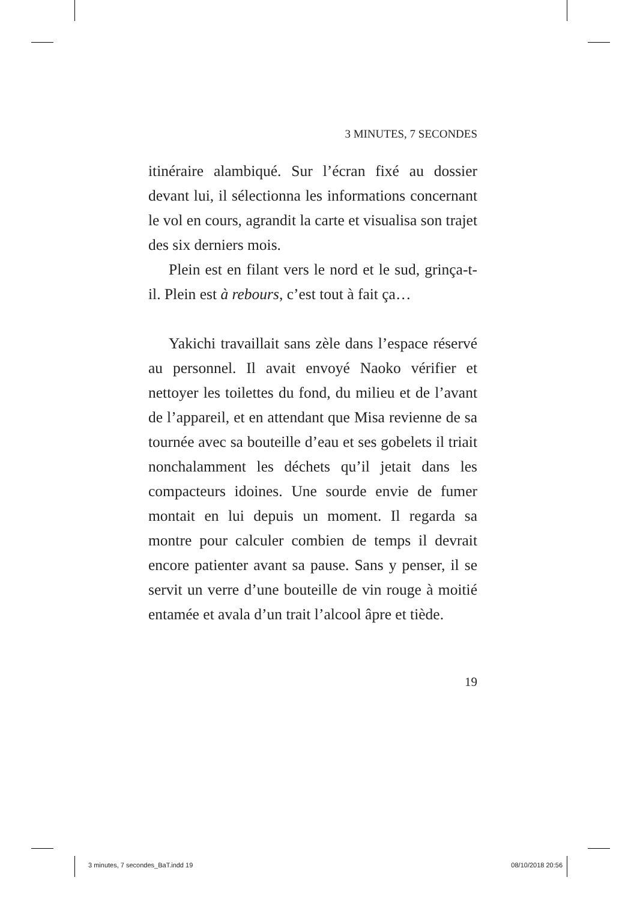3 MINUTES, 7 SECONDES
itinéraire alambiqué. Sur l’écran fixé au dossier devant lui, il sélectionna les informations concernant le vol en cours, agrandit la carte et visualisa son trajet des six derniers mois.
Plein est en filant vers le nord et le sud, grinça-t-il. Plein est à rebours, c’est tout à fait ça…
Yakichi travaillait sans zèle dans l’espace réservé au personnel. Il avait envoyé Naoko vérifier et nettoyer les toilettes du fond, du milieu et de l’avant de l’appareil, et en attendant que Misa revienne de sa tournée avec sa bouteille d’eau et ses gobelets il triait nonchalamment les déchets qu’il jetait dans les compacteurs idoines. Une sourde envie de fumer montait en lui depuis un moment. Il regarda sa montre pour calculer combien de temps il devrait encore patienter avant sa pause. Sans y penser, il se servit un verre d’une bouteille de vin rouge à moitié entamée et avala d’un trait l’alcool âpre et tiède.
19
3 minutes, 7 secondes_BaT.indd 19 08/10/2018 20:56